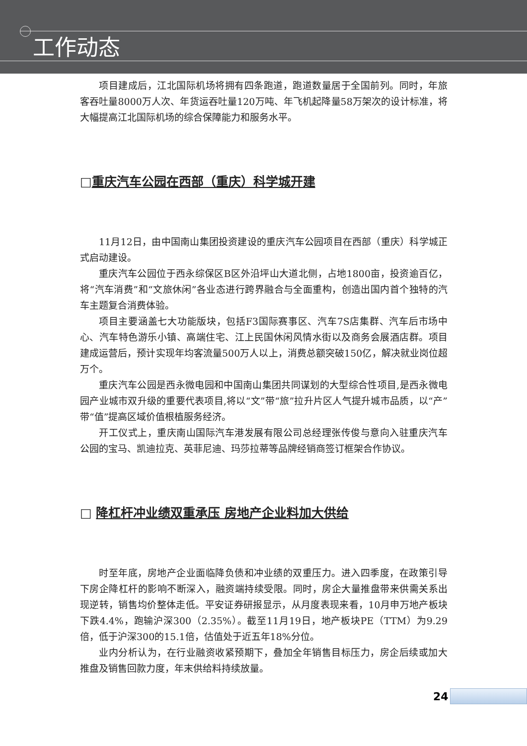工作动态
项目建成后，江北国际机场将拥有四条跑道，跑道数量居于全国前列。同时，年旅客吞吐量8000万人次、年货运吞吐量120万吨、年飞机起降量58万架次的设计标准，将大幅提高江北国际机场的综合保障能力和服务水平。
□重庆汽车公园在西部（重庆）科学城开建
11月12日，由中国南山集团投资建设的重庆汽车公园项目在西部（重庆）科学城正式启动建设。
重庆汽车公园位于西永综保区B区外沿坪山大道北侧，占地1800亩，投资逾百亿，将“汽车消费”和“文旅休闲”各业态进行跨界融合与全面重构，创造出国内首个独特的汽车主题复合消费体验。
项目主要涵盖七大功能版块，包括F3国际赛事区、汽车7S店集群、汽车后市场中心、汽车特色游乐小镇、高端住宅、江上民国休闲风情水街以及商务会展酒店群。项目建成运营后，预计实现年均客流量500万人以上，消费总额突破150亿，解决就业岗位超万个。
重庆汽车公园是西永微电园和中国南山集团共同谋划的大型综合性项目,是西永微电园产业城市双升级的重要代表项目,将以“文”带“旅”拉升片区人气提升城市品质，以“产”带“值”提高区域价值根植服务经济。
开工仪式上，重庆南山国际汽车港发展有限公司总经理张传俊与意向入驻重庆汽车公园的宝马、凯迪拉克、英菲尼迪、玛莎拉蒂等品牌经销商签订框架合作协议。
□ 降杠杆冲业绩双重承压 房地产企业料加大供给
时至年底，房地产企业面临降负债和冲业绩的双重压力。进入四季度，在政策引导下房企降杠杆的影响不断深入，融资端持续受限。同时，房企大量推盘带来供需关系出现逆转，销售均价整体走低。平安证券研报显示，从月度表现来看，10月申万地产板块下跌4.4%，跑输沪深300（2.35%）。截至11月19日，地产板块PE（TTM）为9.29倍，低于沪深300的15.1倍，估值处于近五年18%分位。
业内分析认为，在行业融资收紧预期下，叠加全年销售目标压力，房企后续或加大推盘及销售回款力度，年末供给料持续放量。
24